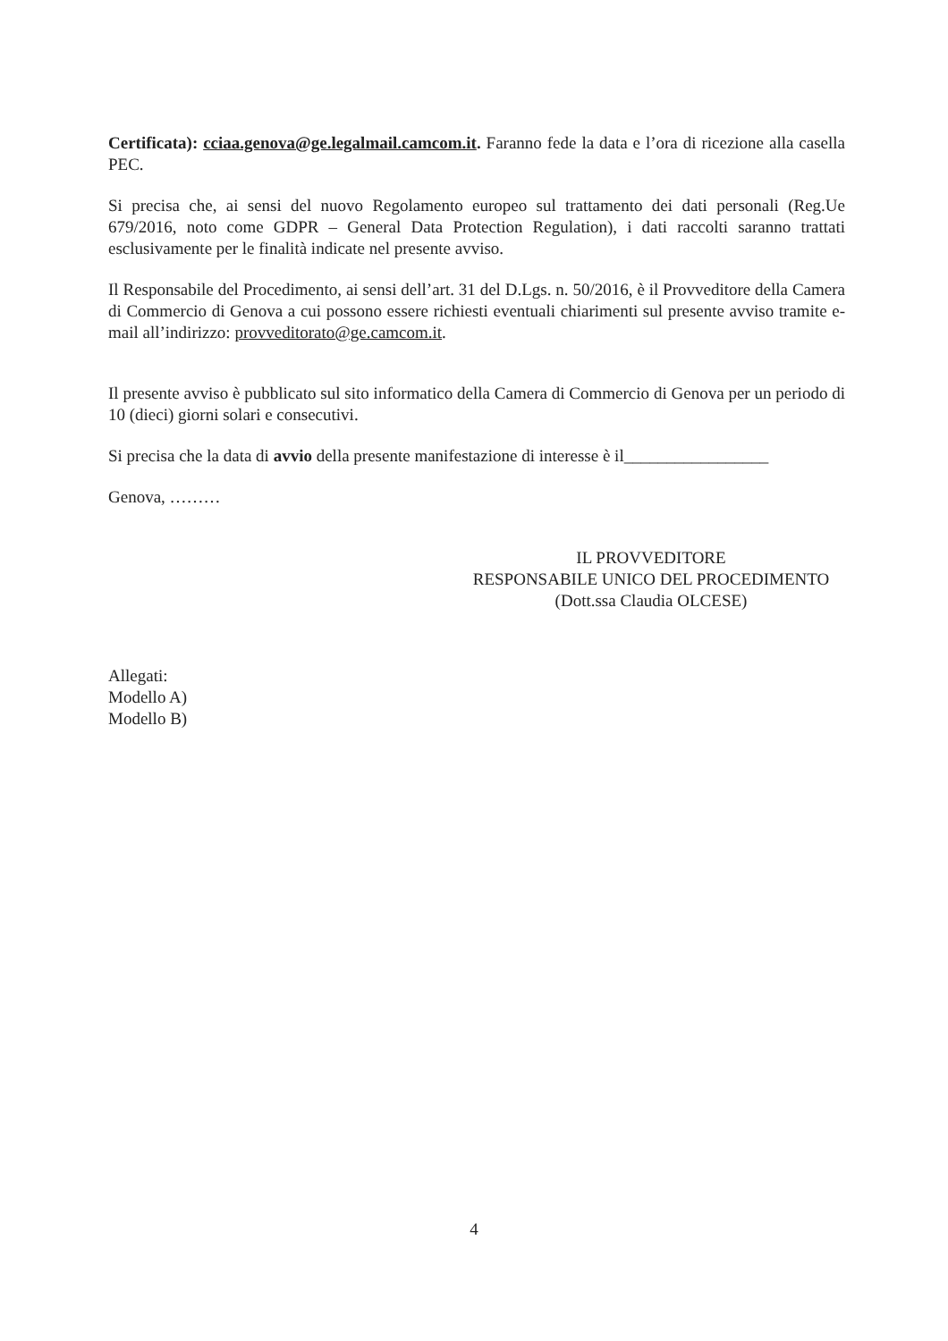Certificata): cciaa.genova@ge.legalmail.camcom.it. Faranno fede la data e l’ora di ricezione alla casella PEC.
Si precisa che, ai sensi del nuovo Regolamento europeo sul trattamento dei dati personali (Reg.Ue 679/2016, noto come GDPR – General Data Protection Regulation), i dati raccolti saranno trattati esclusivamente per le finalità indicate nel presente avviso.
Il Responsabile del Procedimento, ai sensi dell’art. 31 del D.Lgs. n. 50/2016, è il Provveditore della Camera di Commercio di Genova a cui possono essere richiesti eventuali chiarimenti sul presente avviso tramite e-mail all’indirizzo: provveditorato@ge.camcom.it.
Il presente avviso è pubblicato sul sito informatico della Camera di Commercio di Genova per un periodo di 10 (dieci) giorni solari e consecutivi.
Si precisa che la data di avvio della presente manifestazione di interesse è il_________________
Genova, ………
IL PROVVEDITORE
RESPONSABILE UNICO DEL PROCEDIMENTO
(Dott.ssa Claudia OLCESE)
Allegati:
Modello A)
Modello B)
4